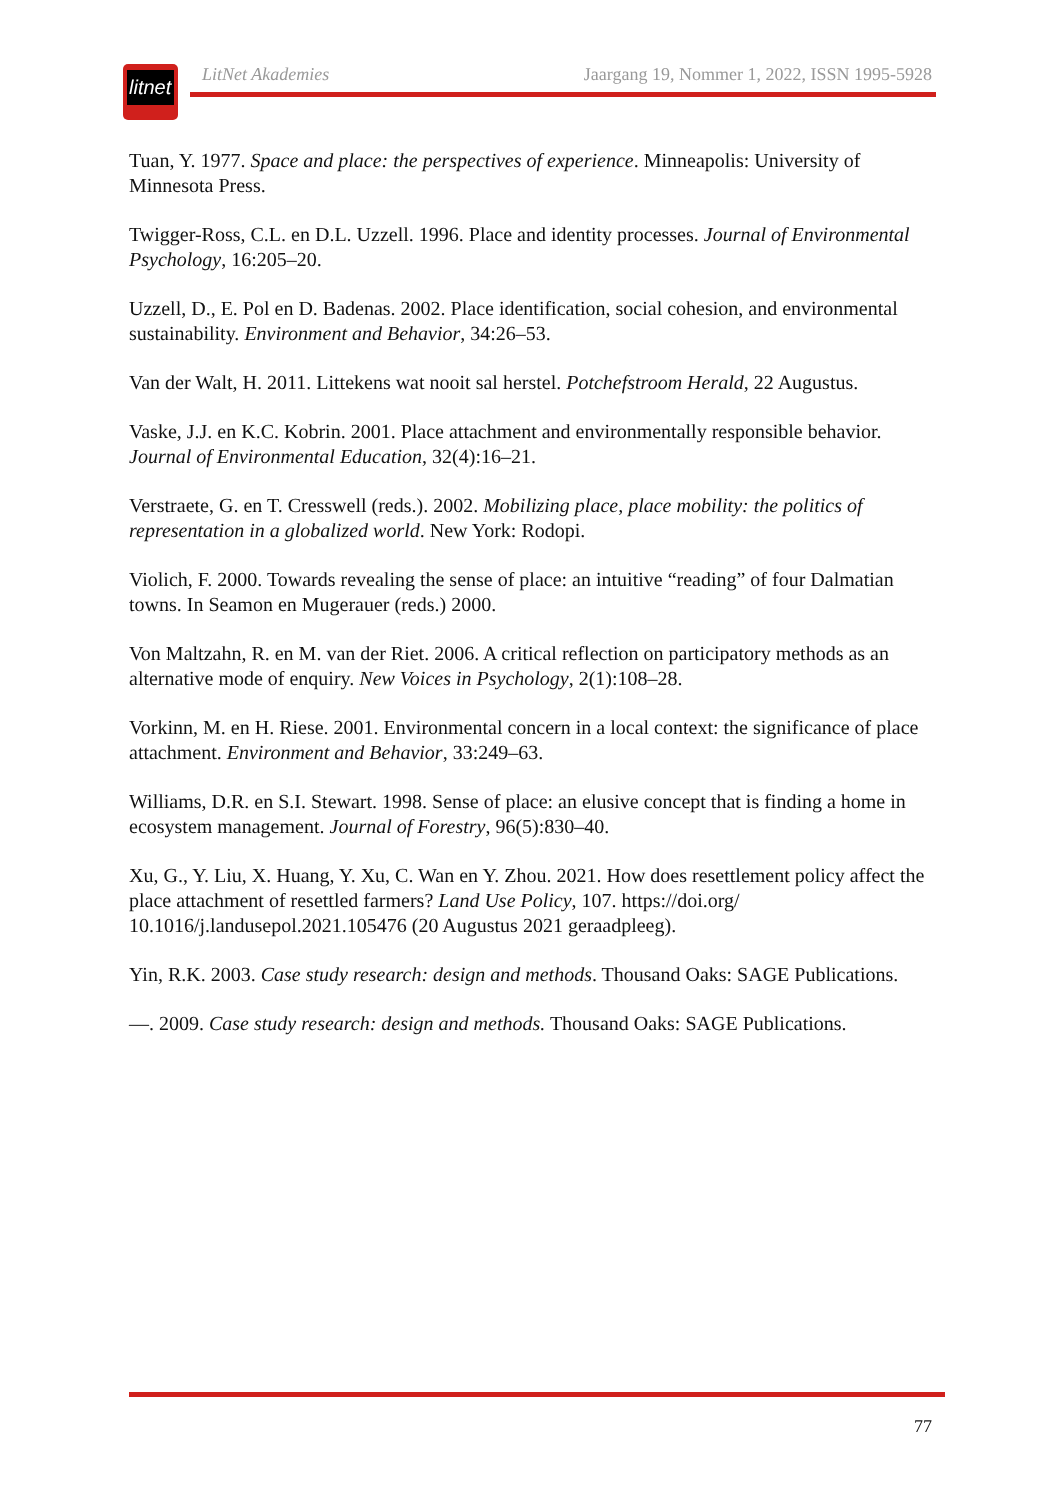litnet
LitNet Akademies Jaargang 19, Nommer 1, 2022, ISSN 1995-5928
Tuan, Y. 1977. Space and place: the perspectives of experience. Minneapolis: University of Minnesota Press.
Twigger-Ross, C.L. en D.L. Uzzell. 1996. Place and identity processes. Journal of Environmental Psychology, 16:205–20.
Uzzell, D., E. Pol en D. Badenas. 2002. Place identification, social cohesion, and environmental sustainability. Environment and Behavior, 34:26–53.
Van der Walt, H. 2011. Littekens wat nooit sal herstel. Potchefstroom Herald, 22 Augustus.
Vaske, J.J. en K.C. Kobrin. 2001. Place attachment and environmentally responsible behavior. Journal of Environmental Education, 32(4):16–21.
Verstraete, G. en T. Cresswell (reds.). 2002. Mobilizing place, place mobility: the politics of representation in a globalized world. New York: Rodopi.
Violich, F. 2000. Towards revealing the sense of place: an intuitive “reading” of four Dalmatian towns. In Seamon en Mugerauer (reds.) 2000.
Von Maltzahn, R. en M. van der Riet. 2006. A critical reflection on participatory methods as an alternative mode of enquiry. New Voices in Psychology, 2(1):108–28.
Vorkinn, M. en H. Riese. 2001. Environmental concern in a local context: the significance of place attachment. Environment and Behavior, 33:249–63.
Williams, D.R. en S.I. Stewart. 1998. Sense of place: an elusive concept that is finding a home in ecosystem management. Journal of Forestry, 96(5):830–40.
Xu, G., Y. Liu, X. Huang, Y. Xu, C. Wan en Y. Zhou. 2021. How does resettlement policy affect the place attachment of resettled farmers? Land Use Policy, 107. https://doi.org/ 10.1016/j.landusepol.2021.105476 (20 Augustus 2021 geraadpleeg).
Yin, R.K. 2003. Case study research: design and methods. Thousand Oaks: SAGE Publications.
—. 2009. Case study research: design and methods. Thousand Oaks: SAGE Publications.
77